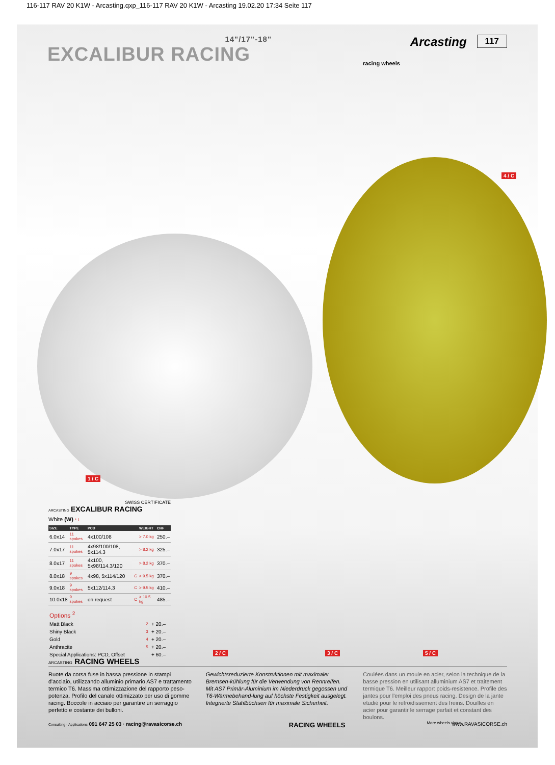116-117 RAV 20 K1W - Arcasting.qxp_116-117 RAV 20 K1W - Arcasting 19.02.20 17:34 Seite 117
14"/17"-18"
EXCALIBUR RACING
racing wheels
Arcasting
117
1 / C
4 / C
2 / C 3 / C 5 / C
SWISS CERTIFICATE
ARCASTING EXCALIBUR RACING
White (W) * 1
| SIZE | TYPE | PCD | | WEIGHT | CHF |
| --- | --- | --- | --- | --- | --- |
| 6.0x14 | 11 spokes | 4x100/108 | | > 7.0 kg | 250.– |
| 7.0x17 | 11 spokes | 4x98/100/108, 5x114.3 | | > 8.2 kg | 325.– |
| 8.0x17 | 11 spokes | 4x100, 5x98/114.3/120 | | > 8.2 kg | 370.– |
| 8.0x18 | 9 spokes | 4x98, 5x114/120 | C | > 9.5 kg | 370.– |
| 9.0x18 | 9 spokes | 5x112/114.3 | C | > 9.5 kg | 410.– |
| 10.0x18 | 9 spokes | on request | C | > 10.5 kg | 485.– |
| Options <sup>2</sup> | | |
| Matt Black | 2 | + 20.– |
| Shiny Black | 3 | + 20.– |
| Gold | 4 | + 20.– |
| Anthracite | 5 | + 20.– |
| Special Applications: PCD, Offset | | + 60.– |
ARCASTING RACING WHEELS
Ruote da corsa fuse in bassa pressione in stampi d'acciaio, utilizzando alluminio primario AS7 e trattamento termico T6. Massima ottimizzazione del rapporto peso-potenza. Profilo del canale ottimizzato per uso di gomme racing. Boccole in acciaio per garantire un serraggio perfetto e costante dei bulloni.
Gewichtsreduzierte Konstruktionen mit maximaler Bremsen-kühlung für die Verwendung von Rennreifen. Mit AS7 Primär-Aluminium im Niederdruck gegossen und T6-Wärmebehand-lung auf höchste Festigkeit ausgelegt. Integrierte Stahlbüchsen für maximale Sicherheit.
Coulées dans un moule en acier, selon la technique de la basse pression en utilisant alluminium AS7 et traitement termique T6. Meilleur rapport poids-resistence. Profile des jantes pour l'emploi des pneus racing. Design de la jante etudié pour le refroidissement des freins. Douilles en acier pour garantir le serrage parfait et constant des boulons.
More wheels views
Consulting · Applications 091 647 25 03 · racing@ravasicorse.ch RACING WHEELS www.RAVASICORSE.ch